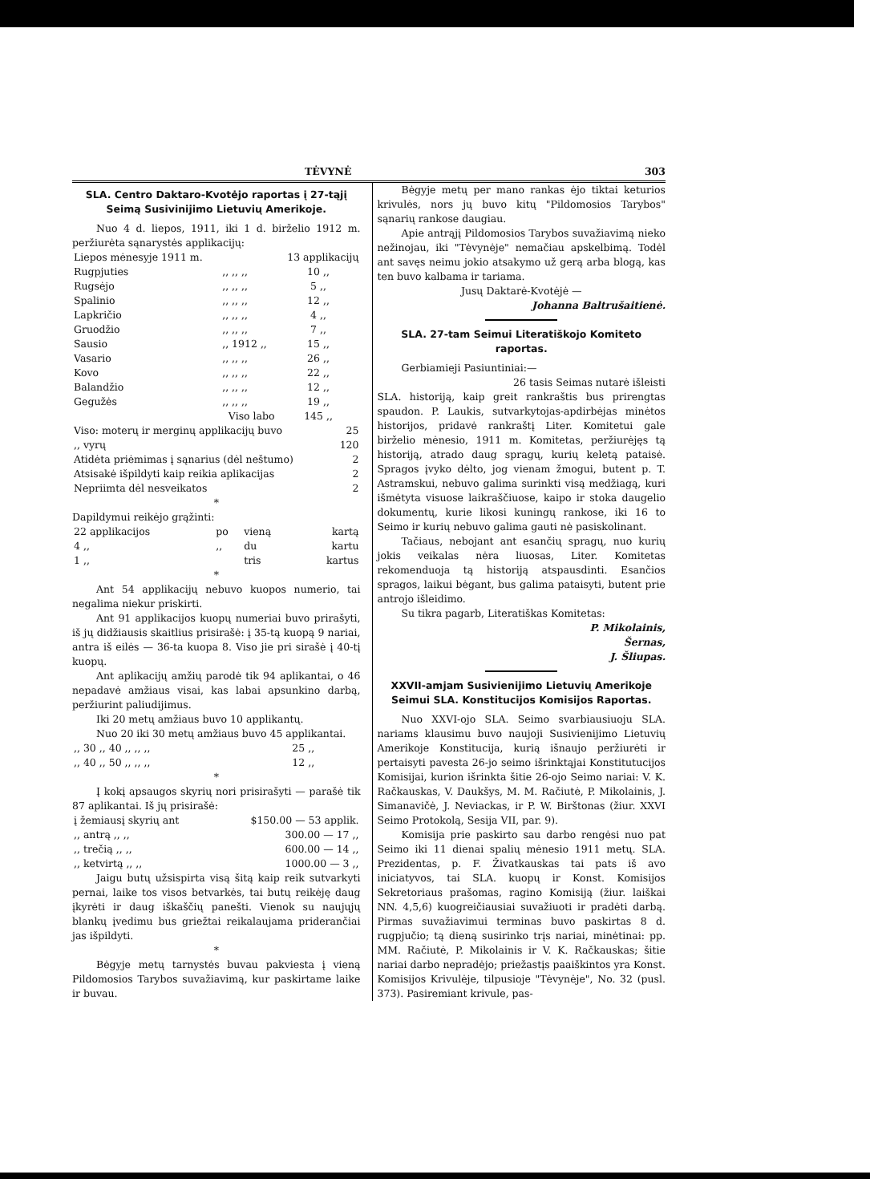TĖVYNĖ 303
SLA. Centro Daktaro-Kvotėjo raportas į 27-tąjį Seimą Susivinijimo Lietuvių Amerikoje.
Nuo 4 d. liepos, 1911, iki 1 d. birželio 1912 m. peržiurėta sąnarystės applikacijų:
| Liepos mėnesyje 1911 m. | | 13 applikacijų |
| Rugpjuties | ,, ,, ,, | 10 ,, |
| Rugsėjo | ,, ,, ,, | 5 ,, |
| Spalinio | ,, ,, ,, | 12 ,, |
| Lapkričio | ,, ,, ,, | 4 ,, |
| Gruodžio | ,, ,, ,, | 7 ,, |
| Sausio | ,, 1912 ,, | 15 ,, |
| Vasario | ,, ,, ,, | 26 ,, |
| Kovo | ,, ,, ,, | 22 ,, |
| Balandžio | ,, ,, ,, | 12 ,, |
| Gegužės | ,, ,, ,, | 19 ,, |
| | Viso labo | 145 ,, |
| Viso: moterų ir merginų applikacijų buvo | 25 |
| ,, vyrų | 120 |
| Atidėta priėmimas į sąnarius (dėl neštumo) | 2 |
| Atsisakė išpildyti kaip reikia aplikacijas | 2 |
| Nepriimta dėl nesveikatos | 2 |
*
Dapildymui reikėjo grąžinti:
| 22 applikacijos | po | vieną | kartą |
| 4 ,, | ,, | du | kartu |
| 1 ,, | | tris | kartus |
*
Ant 54 applikacijų nebuvo kuopos numerio, tai negalima niekur priskirti.
Ant 91 applikacijos kuopų numeriai buvo prirašyti, iš jų didžiausis skaitlius prisirašė: į 35-tą kuopą 9 nariai, antra iš eilės — 36-ta kuopa 8. Viso jie pri sirašė į 40-tį kuopų.
Ant aplikacijų amžių parodė tik 94 aplikantai, o 46 nepadavė amžiaus visai, kas labai apsunkino darbą, peržiurint paliudijimus.
Iki 20 metų amžiaus buvo 10 applikantų.
Nuo 20 iki 30 metų amžiaus buvo 45 applikantai.
| ,, 30 ,, 40 ,, ,, ,, | 25 ,, |
| ,, 40 ,, 50 ,, ,, ,, | 12 ,, |
*
Į kokį apsaugos skyrių nori prisirašyti — parašė tik 87 aplikantai. Iš jų prisirašė:
| į žemiausį skyrių ant | $150.00 — 53 applik. |
| ,, antrą ,, ,, | 300.00 — 17 ,, |
| ,, trečią ,, ,, | 600.00 — 14 ,, |
| ,, ketvirtą ,, ,, | 1000.00 — 3 ,, |
Jaigu butų užsispirta visą šitą kaip reik sutvarkyti pernai, laike tos visos betvarkės, tai butų reikėję daug įkyrėti ir daug iškaščių panešti. Vienok su naujųjų blankų įvedimu bus griežtai reikalaujama priderančiai jas išpildyti.
*
Bėgyje metų tarnystės buvau pakviesta į vieną Pildomosios Tarybos suvažiavimą, kur paskirtame laike ir buvau.
Bėgyje metų per mano rankas ėjo tiktai keturios krivulės, nors jų buvo kitų "Pildomosios Tarybos" sąnarių rankose daugiau.
Apie antrąjį Pildomosios Tarybos suvažiavimą nieko nežinojau, iki "Tėvynėje" nemačiau apskelbimą. Todėl ant savęs neimu jokio atsakymo už gerą arba blogą, kas ten buvo kalbama ir tariama.
Jusų Daktarė-Kvotėjė —
Johanna Baltrušaitienė.
SLA. 27-tam Seimui Literatiškojo Komiteto raportas.
Gerbiamieji Pasiuntiniai:—
26 tasis Seimas nutarė išleisti
SLA. historiją, kaip greit rankraštis bus prirengtas spaudon. P. Laukis, sutvarkytojas-apdirbėjas minėtos historijos, pridavė rankraštį Liter. Komitetui gale birželio mėnesio, 1911 m. Komitetas, peržiurėjęs tą historiją, atrado daug spragų, kurių keletą pataisė. Spragos įvyko dėlto, jog vienam žmogui, butent p. T. Astramskui, nebuvo galima surinkti visą medžiagą, kuri išmėtyta visuose laikraščiuose, kaipo ir stoka daugelio dokumentų, kurie likosi kuningų rankose, iki 16 to Seimo ir kurių nebuvo galima gauti nė pasiskolinant.
Tačiaus, nebojant ant esančių spragų, nuo kurių jokis veikalas nėra liuosas, Liter. Komitetas rekomenduoja tą historiją atspausdinti. Esančios spragos, laikui bėgant, bus galima pataisyti, butent prie antrojo išleidimo.
Su tikra pagarb, Literatiškas Komitetas:
P. Mikolainis,
Šernas,
J. Šliupas.
XXVII-amjam Susivienijimo Lietuvių Amerikoje Seimui SLA. Konstitucijos Komisijos Raportas.
Nuo XXVI-ojo SLA. Seimo svarbiausiuoju SLA. nariams klausimu buvo naujoji Susivienijimo Lietuvių Amerikoje Konstitucija, kurią išnaujo peržiurėti ir pertaisyti pavesta 26-jo seimo išrinktąjai Konstitutucijos Komisijai, kurion išrinkta šitie 26-ojo Seimo nariai: V. K. Račkauskas, V. Daukšys, M. M. Račiutė, P. Mikolainis, J. Simanavičė, J. Neviackas, ir P. W. Birštonas (žiur. XXVI Seimo Protokolą, Sesija VII, par. 9).
Komisija prie paskirto sau darbo rengėsi nuo pat Seimo iki 11 dienai spalių mėnesio 1911 metų. SLA. Prezidentas, p. F. Živatkauskas tai pats iš avo iniciatyvos, tai SLA. kuopų ir Konst. Komisijos Sekretoriaus prašomas, ragino Komisiją (žiur. laiškai NN. 4,5,6) kuogreičiausiai suvažiuoti ir pradėti darbą. Pirmas suvažiavimui terminas buvo paskirtas 8 d. rugpjučio; tą dieną susirinko trįs nariai, minėtinai: pp. MM. Račiutė, P. Mikolainis ir V. K. Račkauskas; šitie nariai darbo nepradėjo; priežastįs paaiškintos yra Konst. Komisijos Krivulėje, tilpusioje "Tėvynėje", No. 32 (pusl. 373). Pasiremiant krivule, pas-